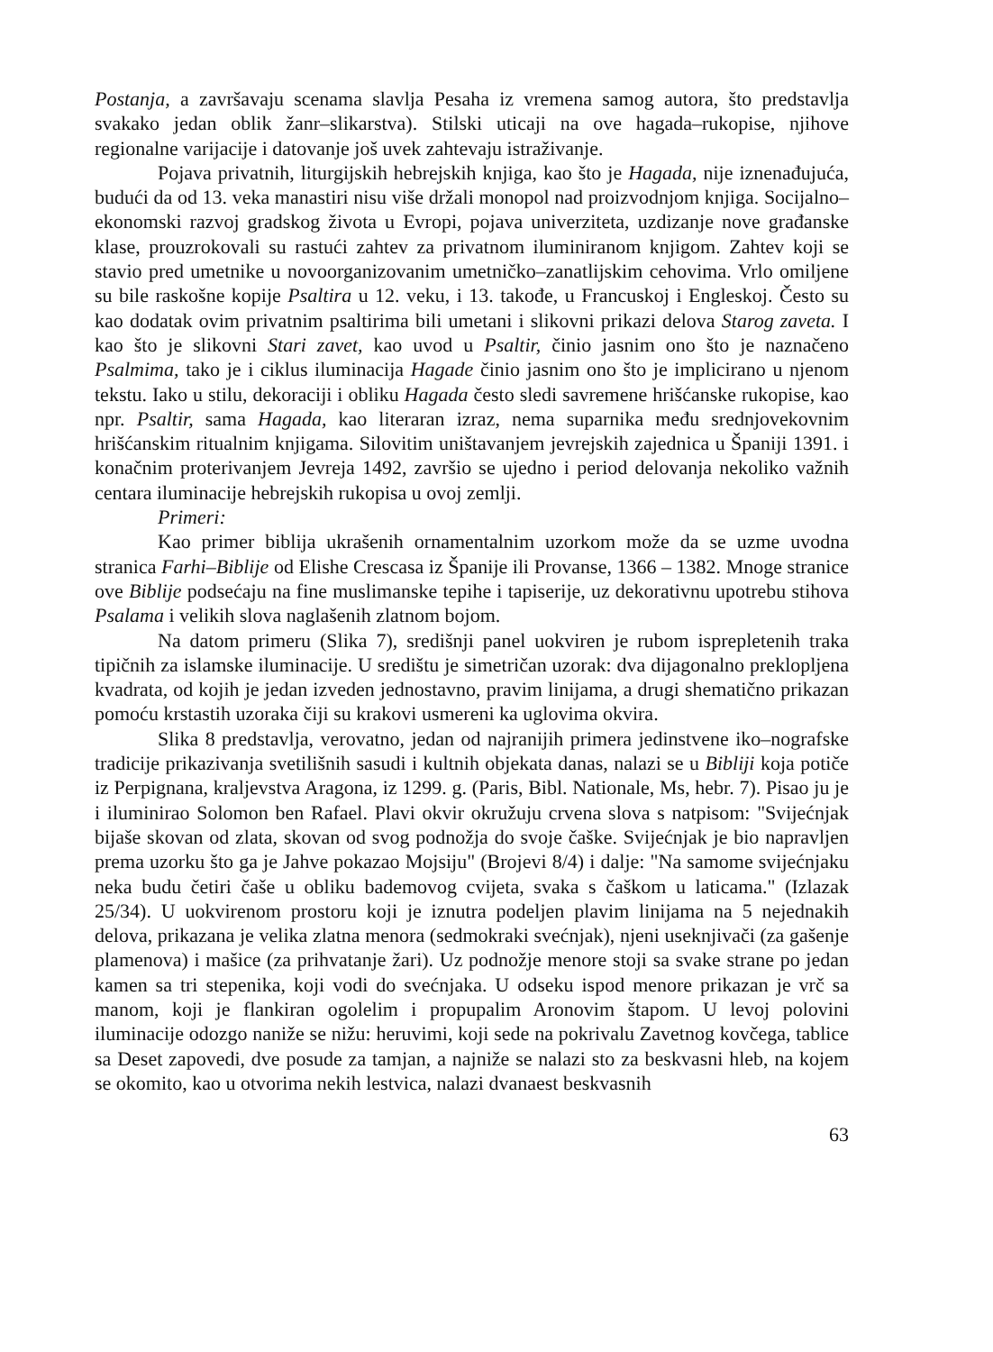Postanja, a završavaju scenama slavlja Pesaha iz vremena samog autora, što predstavlja svakako jedan oblik žanr–slikarstva). Stilski uticaji na ove hagada–rukopise, njihove regionalne varijacije i datovanje još uvek zahtevaju istraživanje.
Pojava privatnih, liturgijskih hebrejskih knjiga, kao što je Hagada, nije iznenađujuća, budući da od 13. veka manastiri nisu više držali monopol nad proizvodnjom knjiga. Socijalno–ekonomski razvoj gradskog života u Evropi, pojava univerziteta, uzdizanje nove građanske klase, prouzrokovali su rastući zahtev za privatnom iluminiranom knjigom. Zahtev koji se stavio pred umetnike u novoorganizovanim umetničko–zanatlijskim cehovima. Vrlo omiljene su bile raskošne kopije Psaltira u 12. veku, i 13. takođe, u Francuskoj i Engleskoj. Često su kao dodatak ovim privatnim psaltirima bili umetani i slikovni prikazi delova Starog zaveta. I kao što je slikovni Stari zavet, kao uvod u Psaltir, činio jasnim ono što je naznačeno Psalmima, tako je i ciklus iluminacija Hagade činio jasnim ono što je implicirano u njenom tekstu. Iako u stilu, dekoraciji i obliku Hagada često sledi savremene hrišćanske rukopise, kao npr. Psaltir, sama Hagada, kao literaran izraz, nema suparnika među srednjovekovnim hrišćanskim ritualnim knjigama. Silovitim uništavanjem jevrejskih zajednica u Španiji 1391. i konačnim proterivanjem Jevreja 1492, završio se ujedno i period delovanja nekoliko važnih centara iluminacije hebrejskih rukopisa u ovoj zemlji.
Primeri:
Kao primer biblija ukrašenih ornamentalnim uzorkom može da se uzme uvodna stranica Farhi–Biblije od Elishe Crescasa iz Španije ili Provanse, 1366 – 1382. Mnoge stranice ove Biblije podsećaju na fine muslimanske tepihe i tapiserije, uz dekorativnu upotrebu stihova Psalama i velikih slova naglašenih zlatnom bojom.
Na datom primeru (Slika 7), središnji panel uokviren je rubom isprepletenih traka tipičnih za islamske iluminacije. U središtu je simetričan uzorak: dva dijagonalno preklopljena kvadrata, od kojih je jedan izveden jednostavno, pravim linijama, a drugi shematično prikazan pomoću krstastih uzoraka čiji su krakovi usmereni ka uglovima okvira.
Slika 8 predstavlja, verovatno, jedan od najranijih primera jedinstvene iko–nografske tradicije prikazivanja svetilišnih sasudi i kultnih objekata danas, nalazi se u Bibliji koja potiče iz Perpignana, kraljevstva Aragona, iz 1299. g. (Paris, Bibl. Nationale, Ms, hebr. 7). Pisao ju je i iluminirao Solomon ben Rafael. Plavi okvir okružuju crvena slova s natpisom: "Svijećnjak bijaše skovan od zlata, skovan od svog podnožja do svoje čaške. Svijećnjak je bio napravljen prema uzorku što ga je Jahve pokazao Mojsiju" (Brojevi 8/4) i dalje: "Na samome svijećnjaku neka budu četiri čaše u obliku bademovog cvijeta, svaka s čaškom u laticama." (Izlazak 25/34). U uokvirenom prostoru koji je iznutra podeljen plavim linijama na 5 nejednakih delova, prikazana je velika zlatna menora (sedmokraki svećnjak), njeni useknjivači (za gašenje plamenova) i mašice (za prihvatanje žari). Uz podnožje menore stoji sa svake strane po jedan kamen sa tri stepenika, koji vodi do svećnjaka. U odseku ispod menore prikazan je vrč sa manom, koji je flankiran ogolelim i propupalim Aronovim štapom. U levoj polovini iluminacije odozgo naniže se nižu: heruvimi, koji sede na pokrivalu Zavetnog kovčega, tablice sa Deset zapovedi, dve posude za tamjan, a najniže se nalazi sto za beskvasni hleb, na kojem se okomito, kao u otvorima nekih lestvica, nalazi dvanaest beskvasnih
63